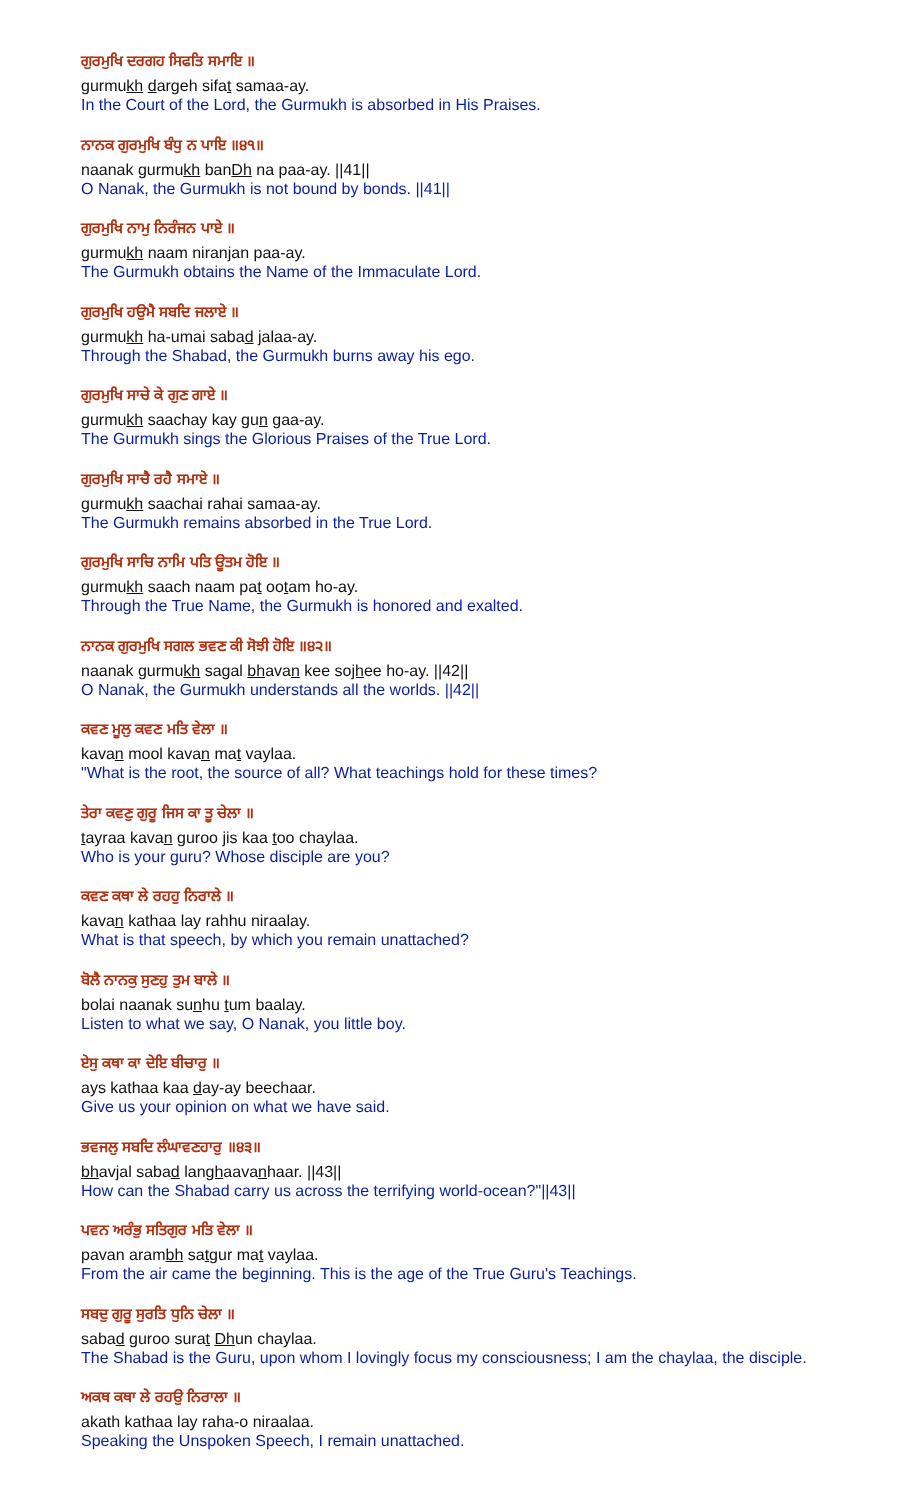ਗੁਰਮੁਖਿ ਦਰਗਹ ਸਿਫਤਿ ਸਮਾਇ ॥
gurmukh dargeh sifat samaa-ay.
In the Court of the Lord, the Gurmukh is absorbed in His Praises.
ਨਾਨਕ ਗੁਰਮੁਖਿ ਬੰਧੁ ਨ ਪਾਇ ॥੪੧॥
naanak gurmukh banDh na paa-ay. ||41||
O Nanak, the Gurmukh is not bound by bonds. ||41||
ਗੁਰਮੁਖਿ ਨਾਮੁ ਨਿਰੰਜਨ ਪਾਏ ॥
gurmukh naam niranjan paa-ay.
The Gurmukh obtains the Name of the Immaculate Lord.
ਗੁਰਮੁਖਿ ਹਉਮੈ ਸਬਦਿ ਜਲਾਏ ॥
gurmukh ha-umai sabad jalaa-ay.
Through the Shabad, the Gurmukh burns away his ego.
ਗੁਰਮੁਖਿ ਸਾਚੇ ਕੇ ਗੁਣ ਗਾਏ ॥
gurmukh saachay kay gun gaa-ay.
The Gurmukh sings the Glorious Praises of the True Lord.
ਗੁਰਮੁਖਿ ਸਾਚੈ ਰਹੈ ਸਮਾਏ ॥
gurmukh saachai rahai samaa-ay.
The Gurmukh remains absorbed in the True Lord.
ਗੁਰਮੁਖਿ ਸਾਚਿ ਨਾਮਿ ਪਤਿ ਊਤਮ ਹੋਇ ॥
gurmukh saach naam pat ootam ho-ay.
Through the True Name, the Gurmukh is honored and exalted.
ਨਾਨਕ ਗੁਰਮੁਖਿ ਸਗਲ ਭਵਣ ਕੀ ਸੋਝੀ ਹੋਇ ॥੪੨॥
naanak gurmukh sagal bhavan kee sojhee ho-ay. ||42||
O Nanak, the Gurmukh understands all the worlds. ||42||
ਕਵਣ ਮੂਲੁ ਕਵਣ ਮਤਿ ਵੇਲਾ ॥
kavan mool kavan mat vaylaa.
"What is the root, the source of all? What teachings hold for these times?
ਤੇਰਾ ਕਵਣੁ ਗੁਰੂ ਜਿਸ ਕਾ ਤੂ ਚੇਲਾ ॥
tayraa kavan guroo jis kaa too chaylaa.
Who is your guru? Whose disciple are you?
ਕਵਣ ਕਥਾ ਲੇ ਰਹਹੁ ਨਿਰਾਲੇ ॥
kavan kathaa lay rahhu niraalay.
What is that speech, by which you remain unattached?
ਬੋਲੈ ਨਾਨਕੁ ਸੁਣਹੁ ਤੁਮ ਬਾਲੇ ॥
bolai naanak sunhu tum baalay.
Listen to what we say, O Nanak, you little boy.
ਏਸੁ ਕਥਾ ਕਾ ਦੇਇ ਬੀਚਾਰੁ ॥
ays kathaa kaa day-ay beechaar.
Give us your opinion on what we have said.
ਭਵਜਲੁ ਸਬਦਿ ਲੰਘਾਵਣਹਾਰੁ ॥੪੩॥
bhavjal sabad langhaavanhaar. ||43||
How can the Shabad carry us across the terrifying world-ocean?"||43||
ਪਵਨ ਅਰੰਭੁ ਸਤਿਗੁਰ ਮਤਿ ਵੇਲਾ ॥
pavan arambh satgur mat vaylaa.
From the air came the beginning. This is the age of the True Guru's Teachings.
ਸਬਦੁ ਗੁਰੂ ਸੁਰਤਿ ਧੁਨਿ ਚੇਲਾ ॥
sabad guroo surat Dhun chaylaa.
The Shabad is the Guru, upon whom I lovingly focus my consciousness; I am the chaylaa, the disciple.
ਅਕਥ ਕਥਾ ਲੇ ਰਹਉ ਨਿਰਾਲਾ ॥
akath kathaa lay raha-o niraalaa.
Speaking the Unspoken Speech, I remain unattached.